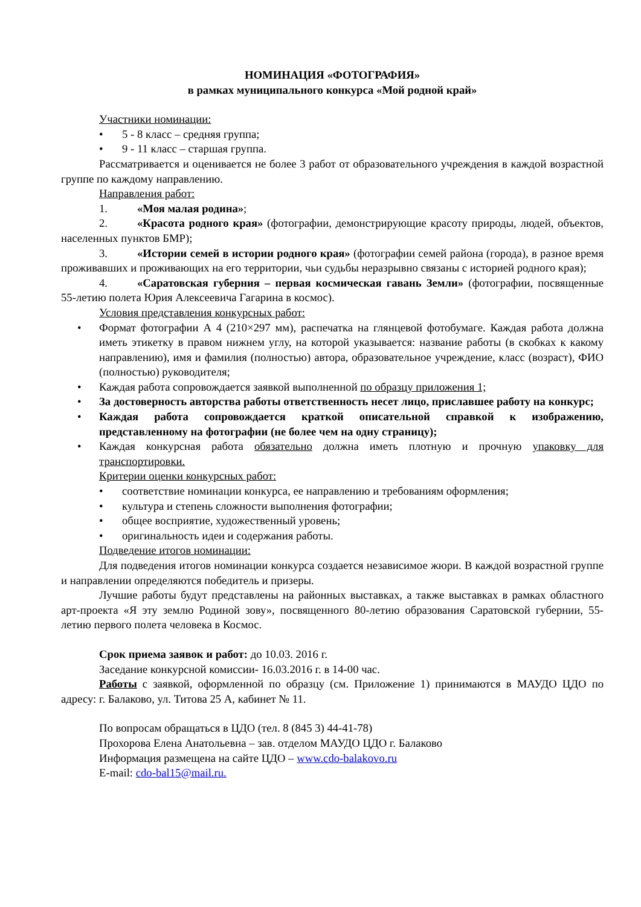НОМИНАЦИЯ «ФОТОГРАФИЯ»
в рамках муниципального конкурса «Мой родной край»
Участники номинации:
• 5 - 8 класс – средняя группа;
• 9 - 11 класс – старшая группа.
Рассматривается и оценивается не более 3 работ от образовательного учреждения в каждой возрастной группе по каждому направлению.
Направления работ:
1. «Моя малая родина»;
2. «Красота родного края» (фотографии, демонстрирующие красоту природы, людей, объектов, населенных пунктов БМР);
3. «Истории семей в истории родного края» (фотографии семей района (города), в разное время проживавших и проживающих на его территории, чьи судьбы неразрывно связаны с историей родного края);
4. «Саратовская губерния – первая космическая гавань Земли» (фотографии, посвященные 55-летию полета Юрия Алексеевича Гагарина в космос).
Условия представления конкурсных работ:
• Формат фотографии А 4 (210×297 мм), распечатка на глянцевой фотобумаге. Каждая работа должна иметь этикетку в правом нижнем углу, на которой указывается: название работы (в скобках к какому направлению), имя и фамилия (полностью) автора, образовательное учреждение, класс (возраст), ФИО (полностью) руководителя;
• Каждая работа сопровождается заявкой выполненной по образцу приложения 1;
• За достоверность авторства работы ответственность несет лицо, приславшее работу на конкурс;
• Каждая работа сопровождается краткой описательной справкой к изображению, представленному на фотографии (не более чем на одну страницу);
• Каждая конкурсная работа обязательно должна иметь плотную и прочную упаковку для транспортировки.
Критерии оценки конкурсных работ:
• соответствие номинации конкурса, ее направлению и требованиям оформления;
• культура и степень сложности выполнения фотографии;
• общее восприятие, художественный уровень;
• оригинальность идеи и содержания работы.
Подведение итогов номинации:
Для подведения итогов номинации конкурса создается независимое жюри. В каждой возрастной группе и направлении определяются победитель и призеры.
Лучшие работы будут представлены на районных выставках, а также выставках в рамках областного арт-проекта «Я эту землю Родиной зову», посвященного 80-летию образования Саратовской губернии, 55-летию первого полета человека в Космос.
Срок приема заявок и работ: до 10.03. 2016 г.
Заседание конкурсной комиссии- 16.03.2016 г. в 14-00 час.
Работы с заявкой, оформленной по образцу (см. Приложение 1) принимаются в МАУДО ЦДО по адресу: г. Балаково, ул. Титова 25 А, кабинет № 11.
По вопросам обращаться в ЦДО (тел. 8 (845 3) 44-41-78)
Прохорова Елена Анатольевна – зав. отделом МАУДО ЦДО г. Балаково
Информация размещена на сайте ЦДО – www.cdo-balakovo.ru
E-mail: cdo-bal15@mail.ru.